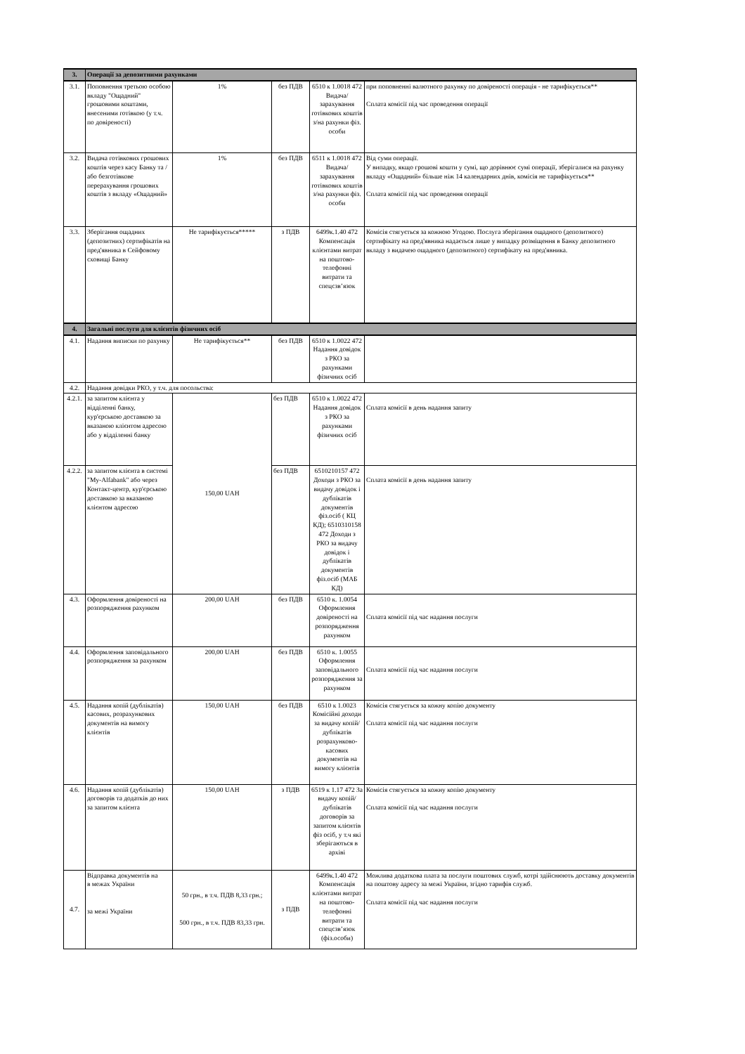| 3. | Операції за депозитними рахунками | | | | |
| 3.1. | Поповнення третьою особою вкладу "Ощадний" грошовими коштами, внесеними готівкою (у т.ч. по довіреності) | 1% | без ПДВ | 6510 к 1.0018 472 Видача/зарахування готівкових коштів з/на рахунки фіз. особи | при поповненні валютного рахунку по довіреності операція - не тарифікується** Сплата комісії під час проведення операції |
| 3.2. | Видача готівкових грошових коштів через касу Банку та / або безготівкове перерахування грошових коштів з вкладу «Ощадний» | 1% | без ПДВ | 6511 к 1.0018 472 Видача/зарахування готівкових коштів з/на рахунки фіз. особи | Від суми операції. У випадку, якщо грошові кошти у сумі, що дорівнює сумі операції, зберігалися на рахунку вкладу «Ощадний» більше ніж 14 календарних днів, комісія не тарифікується** Сплата комісії під час проведення операції |
| 3.3. | Зберігання ощадних (депозитних) сертифікатів на пред'явника в Сейфовому сховищі Банку | Не тарифікується***** | з ПДВ | 6499к.1.40 472 Компенсація клієнтами витрат на поштово-телефонні витрати та спецсзв’язок | Комісія стягується за кожною Угодою. Послуга зберігання ощадного (депозитного) сертифікату на пред'явника надається лише у випадку розміщення в Банку депозитного вкладу з видачею ощадного (депозитного) сертифікату на пред'явника. |
| 4. | Загальні послуги для клієнтів фізичних осіб | | | | |
| 4.1. | Надання виписки по рахунку | Не тарифікується** | без ПДВ | 6510 к 1.0022 472 Надання довідок з РКО за рахунками фізичних осіб | |
| 4.2. | Надання довідки РКО, у т.ч. для посольства: | | | | |
| 4.2.1. | за запитом клієнта у відділенні банку, кур'єрською доставкою за вказаною клієнтом адресою або у відділенні банку | 150,00 UAH | без ПДВ | 6510 к 1.0022 472 Надання довідок з РКО за рахунками фізичних осіб | Сплата комісії в день надання запиту |
| 4.2.2. | за запитом клієнта в системі "My-Alfabank" або через Контакт-центр, кур'єрською доставкою за вказаною клієнтом адресою | | без ПДВ | 6510210157 472 Доходи з РКО за видачу довідок і дублікатів документів фіз.осіб ( КЦ КД); 6510310158 472 Доходи з РКО за видачу довідок і дублікатів документів фіз.осіб (МАБ КД) | Сплата комісії в день надання запиту |
| 4.3. | Оформлення довіреності на розпорядження рахунком | 200,00 UAH | без ПДВ | 6510 к. 1.0054 Оформлення довіреності на розпорядження рахунком | Сплата комісії під час надання послуги |
| 4.4. | Оформлення заповідального розпорядження за рахунком | 200,00 UAH | без ПДВ | 6510 к. 1.0055 Оформлення заповідального розпорядження за рахунком | Сплата комісії під час надання послуги |
| 4.5. | Надання копій (дублікатів) касових, розрахункових документів на вимогу клієнтів | 150,00 UAH | без ПДВ | 6510 к 1.0023 Комісійні доходи за видачу копій/дублікатів розрахунково-касових документів на вимогу клієнтів | Комісія стягується за кожну копію документу Сплата комісії під час надання послуги |
| 4.6. | Надання копій (дублікатів) договорів та додатків до них за запитом клієнта | 150,00 UAH | з ПДВ | 6519 к 1.17 472 За видачу копій/дублікатів договорів за запитом клієнтів фіз осіб, у т.ч які зберігаються в архіві | Комісія стягується за кожну копію документу Сплата комісії під час надання послуги |
| 4.7. | Відправка документів на в межах України за межі України | 50 грн., в т.ч. ПДВ 8,33 грн.; 500 грн., в т.ч. ПДВ 83,33 грн. | з ПДВ | 6499к.1.40 472 Компенсація клієнтами витрат на поштово-телефонні витрати та спецсзв’язок (фіз.особи) | Можлива додаткова плата за послуги поштових служб, котрі здійснюють доставку документів на поштову адресу за межі України, згідно тарифів служб. Сплата комісії під час надання послуги |